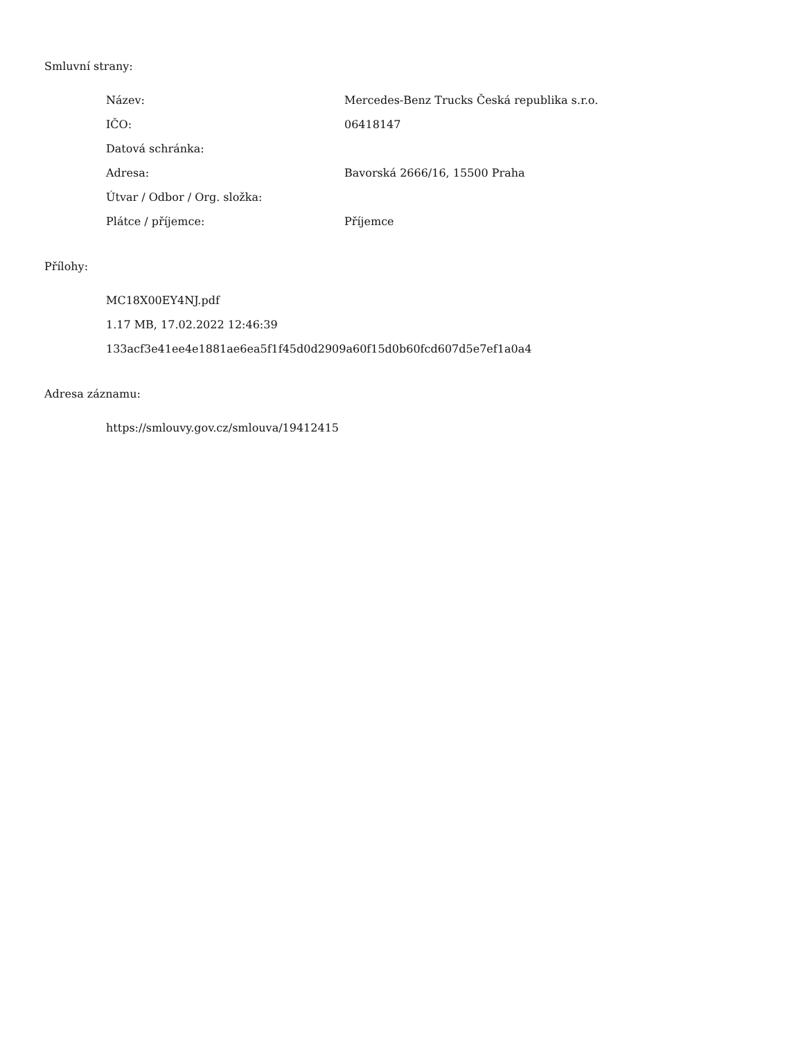Smluvní strany:
| Název: | Mercedes-Benz Trucks Česká republika s.r.o. |
| IČO: | 06418147 |
| Datová schránka: | |
| Adresa: | Bavorská 2666/16, 15500 Praha |
| Útvar / Odbor / Org. složka: | |
| Plátce / příjemce: | Příjemce |
Přílohy:
| MC18X00EY4NJ.pdf |
| 1.17 MB, 17.02.2022 12:46:39 |
| 133acf3e41ee4e1881ae6ea5f1f45d0d2909a60f15d0b60fcd607d5e7ef1a0a4 |
Adresa záznamu:
| https://smlouvy.gov.cz/smlouva/19412415 |